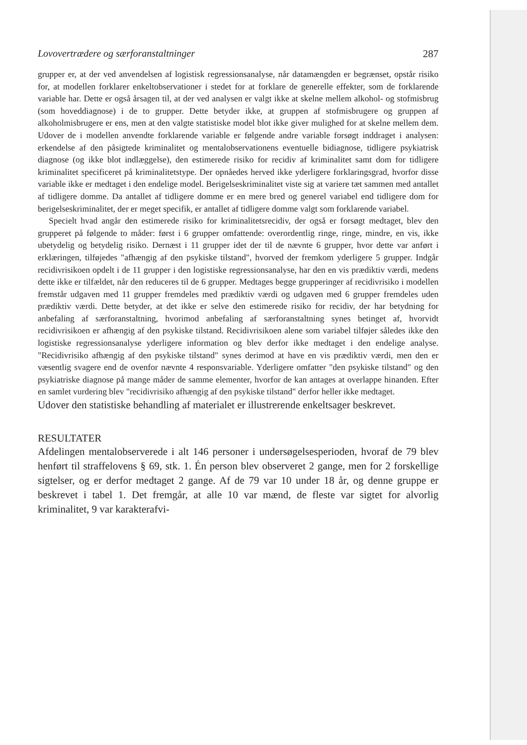Lovovertrædere og særforanstaltninger 287
grupper er, at der ved anvendelsen af logistisk regressionsanalyse, når datamængden er begrænset, opstår risiko for, at modellen forklarer enkeltobservationer i stedet for at forklare de generelle effekter, som de forklarende variable har. Dette er også årsagen til, at der ved analysen er valgt ikke at skelne mellem alkohol- og stofmisbrug (som hoveddiagnose) i de to grupper. Dette betyder ikke, at gruppen af stofmisbrugere og gruppen af alkoholmisbrugere er ens, men at den valgte statistiske model blot ikke giver mulighed for at skelne mellem dem. Udover de i modellen anvendte forklarende variable er følgende andre variable forsøgt inddraget i analysen: erkendelse af den påsigtede kriminalitet og mentalobservationens eventuelle bidiagnose, tidligere psykiatrisk diagnose (og ikke blot indlæggelse), den estimerede risiko for recidiv af kriminalitet samt dom for tidligere kriminalitet specificeret på kriminalitetstype. Der opnåedes herved ikke yderligere forklaringsgrad, hvorfor disse variable ikke er medtaget i den endelige model. Berigelseskriminalitet viste sig at variere tæt sammen med antallet af tidligere domme. Da antallet af tidligere domme er en mere bred og generel variabel end tidligere dom for berigelseskriminalitet, der er meget specifik, er antallet af tidligere domme valgt som forklarende variabel.
Specielt hvad angår den estimerede risiko for kriminalitetsrecidiv, der også er forsøgt medtaget, blev den grupperet på følgende to måder: først i 6 grupper omfattende: overordentlig ringe, ringe, mindre, en vis, ikke ubetydelig og betydelig risiko. Dernæst i 11 grupper idet der til de nævnte 6 grupper, hvor dette var anført i erklæringen, tilføjedes "afhængig af den psykiske tilstand", hvorved der fremkom yderligere 5 grupper. Indgår recidivrisikoen opdelt i de 11 grupper i den logistiske regressionsanalyse, har den en vis prædiktiv værdi, medens dette ikke er tilfældet, når den reduceres til de 6 grupper. Medtages begge grupperinger af recidivrisiko i modellen fremstår udgaven med 11 grupper fremdeles med prædiktiv værdi og udgaven med 6 grupper fremdeles uden prædiktiv værdi. Dette betyder, at det ikke er selve den estimerede risiko for recidiv, der har betydning for anbefaling af særforanstaltning, hvorimod anbefaling af særforanstaltning synes betinget af, hvorvidt recidivrisikoen er afhængig af den psykiske tilstand. Recidivrisikoen alene som variabel tilføjer således ikke den logistiske regressionsanalyse yderligere information og blev derfor ikke medtaget i den endelige analyse. "Recidivrisiko afhængig af den psykiske tilstand" synes derimod at have en vis prædiktiv værdi, men den er væsentlig svagere end de ovenfor nævnte 4 responsvariable. Yderligere omfatter "den psykiske tilstand" og den psykiatriske diagnose på mange måder de samme elementer, hvorfor de kan antages at overlappe hinanden. Efter en samlet vurdering blev "recidivrisiko afhængig af den psykiske tilstand" derfor heller ikke medtaget.
Udover den statistiske behandling af materialet er illustrerende enkeltsager beskrevet.
RESULTATER
Afdelingen mentalobserverede i alt 146 personer i undersøgelsesperioden, hvoraf de 79 blev henført til straffelovens § 69, stk. 1. Én person blev observeret 2 gange, men for 2 forskellige sigtelser, og er derfor medtaget 2 gange. Af de 79 var 10 under 18 år, og denne gruppe er beskrevet i tabel 1. Det fremgår, at alle 10 var mænd, de fleste var sigtet for alvorlig kriminalitet, 9 var karakterafvi-